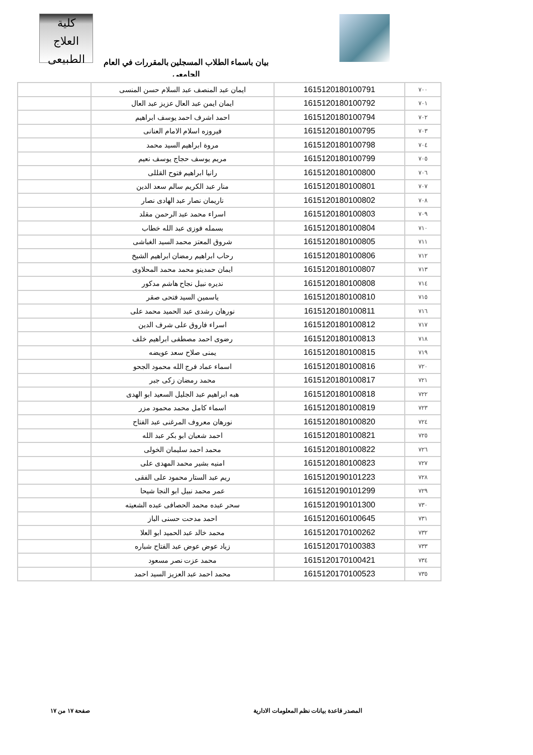كلية
العلاج الطبيعى
بيان باسماء الطلاب المسجلين بالمقررات في العام الجامعى
| ٧٠٠ | 1615120180100791 | ايمان عبد المنصف عبد السلام حسن المنسى | |
| ٧٠١ | 1615120180100792 | ايمان ايمن عبد العال عزيز عبد العال | |
| ٧٠٢ | 1615120180100794 | احمد اشرف احمد يوسف ابراهيم | |
| ٧٠٣ | 1615120180100795 | فيروزه اسلام الامام العنانى | |
| ٧٠٤ | 1615120180100798 | مروة ابراهيم السيد محمد | |
| ٧٠٥ | 1615120180100799 | مريم يوسف حجاج يوسف نعيم | |
| ٧٠٦ | 1615120180100800 | رانيا ابراهيم فتوح القللى | |
| ٧٠٧ | 1615120180100801 | منار عبد الكريم سالم سعد الدين | |
| ٧٠٨ | 1615120180100802 | ناريمان نصار عبد الهادى نصار | |
| ٧٠٩ | 1615120180100803 | اسراء محمد عبد الرحمن مقلد | |
| ٧١٠ | 1615120180100804 | بسمله فوزى عبد الله خطاب | |
| ٧١١ | 1615120180100805 | شروق المعتز محمد السيد الغباشى | |
| ٧١٢ | 1615120180100806 | رحاب ابراهيم رمضان ابراهيم الشيخ | |
| ٧١٣ | 1615120180100807 | ايمان حمدينو محمد محمد المحلاوى | |
| ٧١٤ | 1615120180100808 | نديره نبيل نجاح هاشم مدكور | |
| ٧١٥ | 1615120180100810 | ياسمين السيد فتحى صقر | |
| ٧١٦ | 1615120180100811 | نورهان رشدى عبد الحميد محمد على | |
| ٧١٧ | 1615120180100812 | اسراء فاروق على شرف الدين | |
| ٧١٨ | 1615120180100813 | رضوى احمد مصطفى ابراهيم خلف | |
| ٧١٩ | 1615120180100815 | يمنى صلاح سعد عويضه | |
| ٧٢٠ | 1615120180100816 | اسماء عماد فرج الله محمود الجحو | |
| ٧٢١ | 1615120180100817 | محمد رمضان زكى جبر | |
| ٧٢٢ | 1615120180100818 | هبه ابراهيم عبد الجليل السعيد ابو الهدى | |
| ٧٢٣ | 1615120180100819 | اسماء كامل محمد محمود مزر | |
| ٧٢٤ | 1615120180100820 | نورهان معروف المرغنى عبد الفتاح | |
| ٧٢٥ | 1615120180100821 | احمد شعبان ابو بكر عبد الله | |
| ٧٢٦ | 1615120180100822 | محمد احمد سليمان الخولى | |
| ٧٢٧ | 1615120180100823 | امنيه بشير محمد المهدى على | |
| ٧٢٨ | 1615120190101223 | ريم عبد الستار محمود على الفقى | |
| ٧٢٩ | 1615120190101299 | عمر محمد نبيل ابو النجا شيحا | |
| ٧٣٠ | 1615120190101300 | سحر عبده محمد الحصافى عبده الشعيته | |
| ٧٣١ | 1615120160100645 | احمد مدحت حسنى الباز | |
| ٧٣٢ | 1615120170100262 | محمد خالد عبد الحميد ابو العلا | |
| ٧٣٣ | 1615120170100383 | زياد عوض عوض عبد الفتاح شباره | |
| ٧٣٤ | 1615120170100421 | محمد عزت نصر مسعود | |
| ٧٣٥ | 1615120170100523 | محمد احمد عبد العزيز السيد احمد | |
المصدر قاعدة بيانات نظم المعلومات الادارية صفحة ١٧ من ١٧